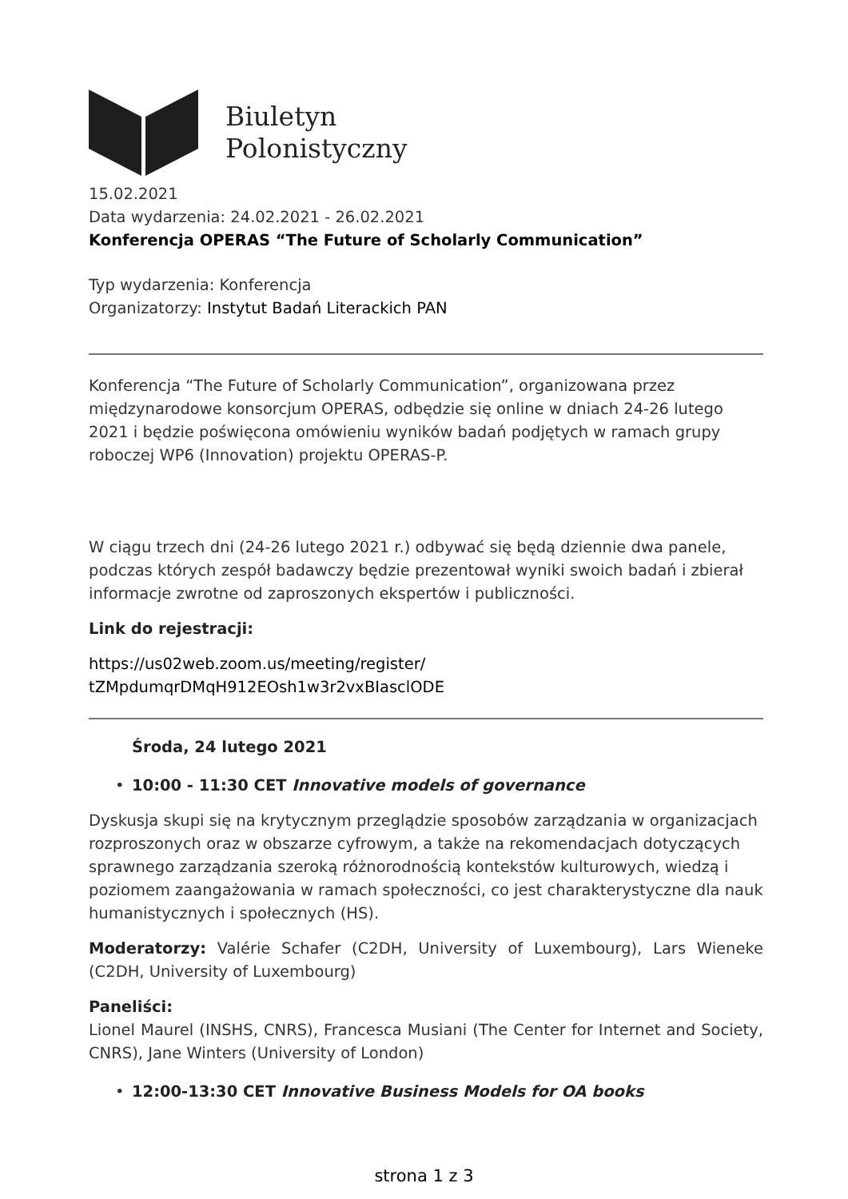Biuletyn
Polonistyczny
15.02.2021
Data wydarzenia: 24.02.2021 - 26.02.2021
Konferencja OPERAS “The Future of Scholarly Communication”
Typ wydarzenia: Konferencja
Organizatorzy: Instytut Badań Literackich PAN
Konferencja “The Future of Scholarly Communication”, organizowana przez międzynarodowe konsorcjum OPERAS, odbędzie się online w dniach 24-26 lutego 2021 i będzie poświęcona omówieniu wyników badań podjętych w ramach grupy roboczej WP6 (Innovation) projektu OPERAS-P.
W ciągu trzech dni (24-26 lutego 2021 r.) odbywać się będą dziennie dwa panele, podczas których zespół badawczy będzie prezentował wyniki swoich badań i zbierał informacje zwrotne od zaproszonych ekspertów i publiczności.
Link do rejestracji:
https://us02web.zoom.us/meeting/register/
tZMpdumqrDMqH912EOsh1w3r2vxBIasclODE
Środa, 24 lutego 2021
• 10:00 - 11:30 CET Innovative models of governance
Dyskusja skupi się na krytycznym przeglądzie sposobów zarządzania w organizacjach rozproszonych oraz w obszarze cyfrowym, a także na rekomendacjach dotyczących sprawnego zarządzania szeroką różnorodnością kontekstów kulturowych, wiedzą i poziomem zaangażowania w ramach społeczności, co jest charakterystyczne dla nauk humanistycznych i społecznych (HS).
Moderatorzy: Valérie Schafer (C2DH, University of Luxembourg), Lars Wieneke (C2DH, University of Luxembourg)
Paneliści:
Lionel Maurel (INSHS, CNRS), Francesca Musiani (The Center for Internet and Society, CNRS), Jane Winters (University of London)
• 12:00-13:30 CET Innovative Business Models for OA books
strona 1 z 3